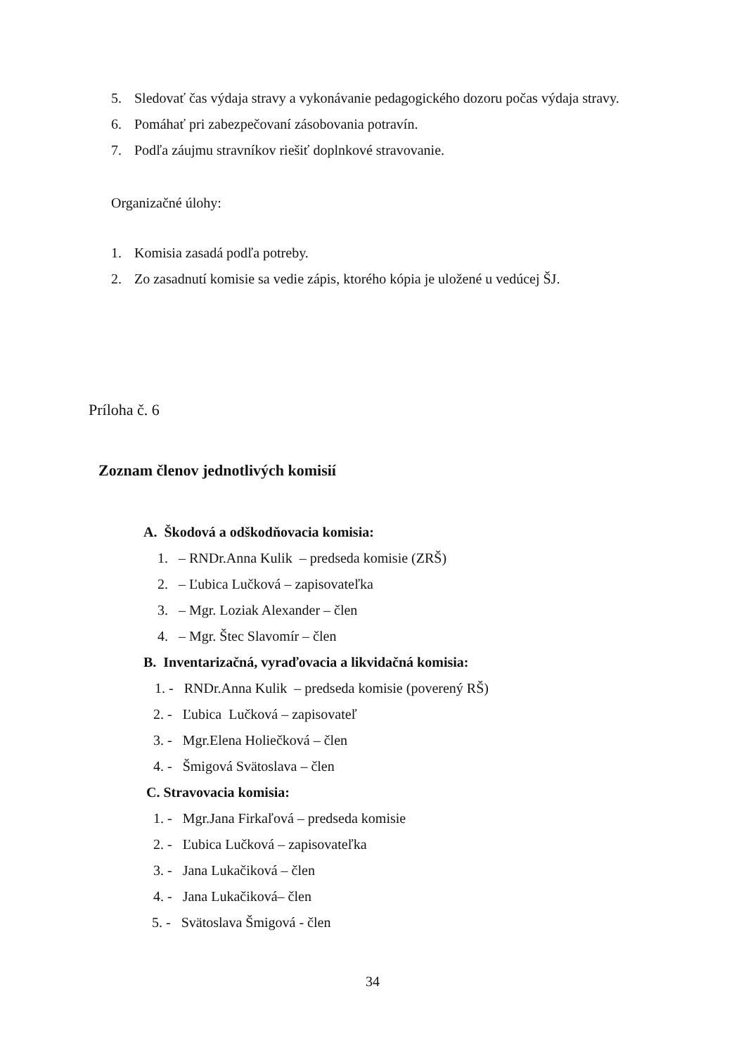5. Sledovať čas výdaja stravy a vykonávanie pedagogického dozoru počas výdaja stravy.
6. Pomáhať pri zabezpečovaní zásobovania potravín.
7. Podľa záujmu stravníkov riešiť doplnkové stravovanie.
Organizačné úlohy:
1. Komisia zasadá podľa potreby.
2. Zo zasadnutí komisie sa vedie zápis, ktorého kópia je uložené u vedúcej ŠJ.
Príloha č. 6
Zoznam členov jednotlivých komisií
A. Škodová a odškodňovacia komisia:
1. – RNDr.Anna Kulik – predseda komisie (ZRŠ)
2. – Ľubica Lučková – zapisovateľka
3. – Mgr. Loziak Alexander – člen
4. – Mgr. Štec Slavomír – člen
B. Inventarizačná, vyraďovacia a likvidačná komisia:
1. - RNDr.Anna Kulik – predseda komisie (poverený RŠ)
2. - Ľubica Lučková – zapisovateľ
3. - Mgr.Elena Holiečková – člen
4. - Šmigová Svätoslava – člen
C. Stravovacia komisia:
1. - Mgr.Jana Firkaľová – predseda komisie
2. - Ľubica Lučková – zapisovateľka
3. - Jana Lukačiková – člen
4. - Jana Lukačiková– člen
5. - Svätoslava Šmigová - člen
34